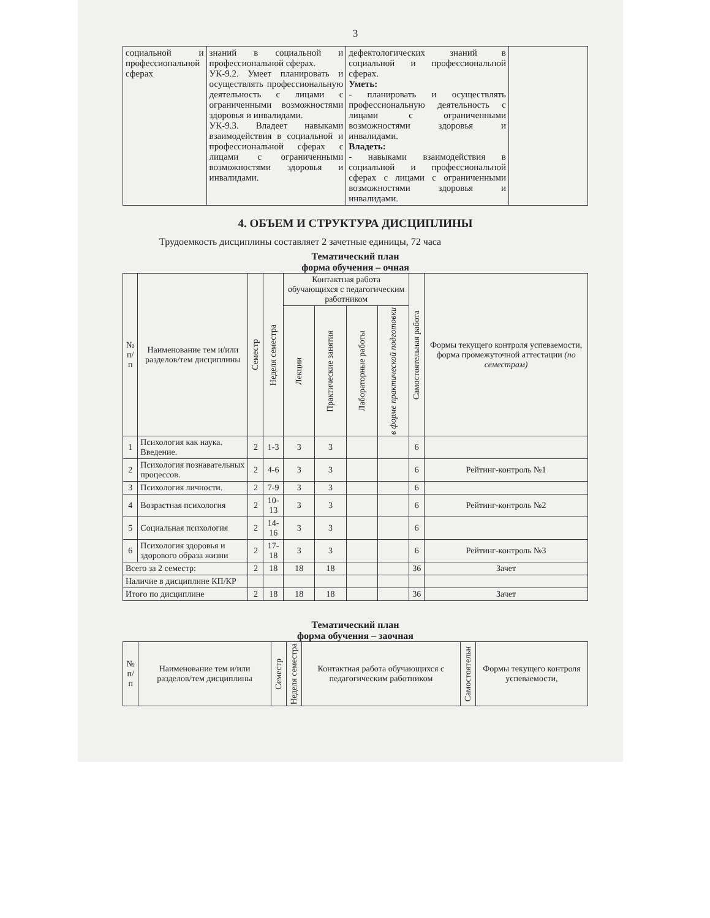3
| социальной и профессиональной сферах | знаний в социальной и профессиональной сферах. УК-9.2. Умеет планировать и осуществлять профессиональную деятельность с лицами с ограниченными возможностями здоровья и инвалидами. УК-9.3. Владеет навыками взаимодействия в социальной и профессиональной сферах с лицами с ограниченными возможностями здоровья и инвалидами. | дефектологических знаний в социальной и профессиональной сферах. Уметь: - планировать и осуществлять профессиональную деятельность с лицами с ограниченными возможностями здоровья и инвалидами. Владеть: - навыками взаимодействия в социальной и профессиональной сферах с лицами с ограниченными возможностями здоровья и инвалидами. | |
4. ОБЪЕМ И СТРУКТУРА ДИСЦИПЛИНЫ
Трудоемкость дисциплины составляет 2 зачетные единицы, 72 часа
Тематический план
форма обучения – очная
| № п/п | Наименование тем и/или разделов/тем дисциплины | Семестр | Неделя семестра | Контактная работа обучающихся с педагогическим работником | | | | Самостоятельная работа | Формы текущего контроля успеваемости, форма промежуточной аттестации (по семестрам) |
| --- | --- | --- | --- | --- | --- | --- | --- | --- | --- |
| | | | | Лекции | Практические занятия | Лабораторные работы | в форме практической подготовки | | |
| 1 | Психология как наука. Введение. | 2 | 1-3 | 3 | 3 | | | 6 | |
| 2 | Психология познавательных процессов. | 2 | 4-6 | 3 | 3 | | | 6 | Рейтинг-контроль №1 |
| 3 | Психология личности. | 2 | 7-9 | 3 | 3 | | | 6 | |
| 4 | Возрастная психология | 2 | 10-13 | 3 | 3 | | | 6 | Рейтинг-контроль №2 |
| 5 | Социальная психология | 2 | 14-16 | 3 | 3 | | | 6 | |
| 6 | Психология здоровья и здорового образа жизни | 2 | 17-18 | 3 | 3 | | | 6 | Рейтинг-контроль №3 |
| Всего за 2 семестр: | | 2 | 18 | 18 | 18 | | | 36 | Зачет |
| Наличие в дисциплине КП/КР | | | | | | | | | |
| Итого по дисциплине | | 2 | 18 | 18 | 18 | | | 36 | Зачет |
Тематический план
форма обучения – заочная
| № п/п | Наименование тем и/или разделов/тем дисциплины | Семестр | Неделя семестра | Контактная работа обучающихся с педагогическим работником | Самостоятельн | Формы текущего контроля успеваемости, |
| --- | --- | --- | --- | --- | --- | --- |